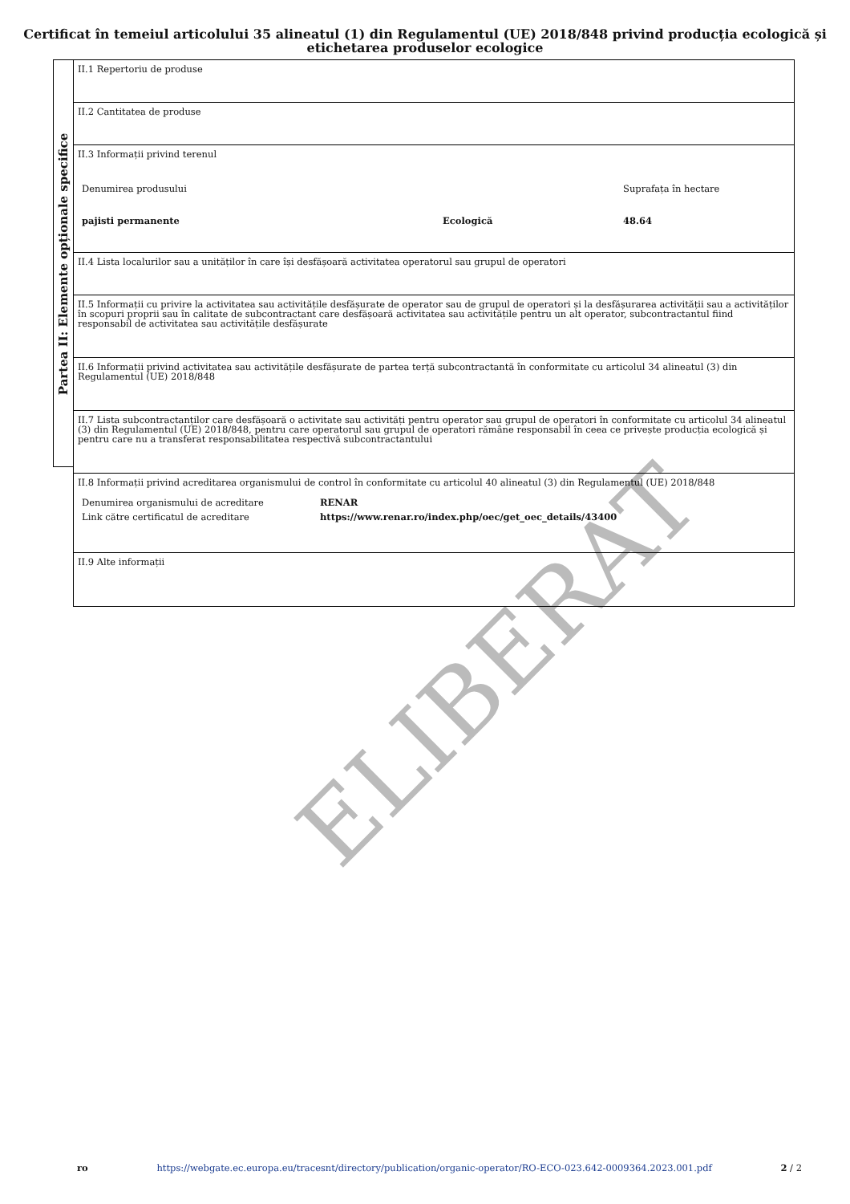Certificat în temeiul articolului 35 alineatul (1) din Regulamentul (UE) 2018/848 privind producția ecologică și etichetarea produselor ecologice
Partea II: Elemente opționale specifice
II.1 Repertoriu de produse
II.2 Cantitatea de produse
II.3 Informații privind terenul
| Denumirea produsului | | Suprafața în hectare |
| pajisti permanente | Ecologică | 48.64 |
II.4 Lista localurilor sau a unităților în care își desfășoară activitatea operatorul sau grupul de operatori
II.5 Informații cu privire la activitatea sau activitățile desfășurate de operator sau de grupul de operatori și la desfășurarea activității sau a activităților în scopuri proprii sau în calitate de subcontractant care desfășoară activitatea sau activitățile pentru un alt operator, subcontractantul fiind responsabil de activitatea sau activitățile desfășurate
II.6 Informații privind activitatea sau activitățile desfășurate de partea terță subcontractantă în conformitate cu articolul 34 alineatul (3) din Regulamentul (UE) 2018/848
II.7 Lista subcontractanților care desfășoară o activitate sau activități pentru operator sau grupul de operatori în conformitate cu articolul 34 alineatul (3) din Regulamentul (UE) 2018/848, pentru care operatorul sau grupul de operatori rămâne responsabil în ceea ce privește producția ecologică și pentru care nu a transferat responsabilitatea respectivă subcontractantului
II.8 Informații privind acreditarea organismului de control în conformitate cu articolul 40 alineatul (3) din Regulamentul (UE) 2018/848
| Denumirea organismului de acreditare | RENAR |
| Link către certificatul de acreditare | https://www.renar.ro/index.php/oec/get_oec_details/43400 |
II.9 Alte informații
ELIBERAT
ro https://webgate.ec.europa.eu/tracesnt/directory/publication/organic-operator/RO-ECO-023.642-0009364.2023.001.pdf 2 / 2